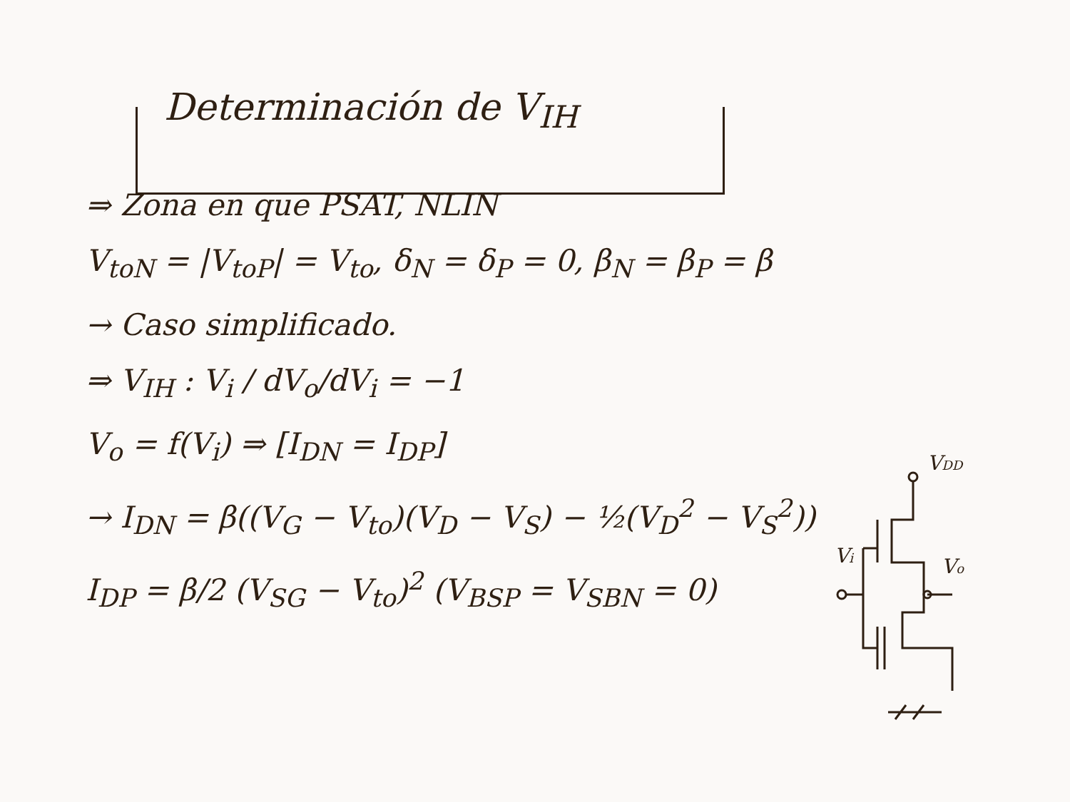Determinación de V<sub>IH</sub>
⇒ Zona en que PSAT, NLIN
V<sub>toN</sub> = |V<sub>toP</sub>| = V<sub>to</sub>, δ<sub>N</sub> = δ<sub>P</sub> = 0, β<sub>N</sub> = β<sub>P</sub> = β
→ Caso simplificado.
⇒ V<sub>IH</sub> : V<sub>i</sub> / dV<sub>o</sub>/dV<sub>i</sub> = −1
V<sub>o</sub> = f(V<sub>i</sub>) ⇒ [I<sub>DN</sub> = I<sub>DP</sub>]
→ I<sub>DN</sub> = β((V<sub>G</sub> − V<sub>to</sub>)(V<sub>D</sub> − V<sub>S</sub>) − ½(V<sub>D</sub><sup>2</sup> − V<sub>S</sub><sup>2</sup>))
I<sub>DP</sub> = β/2 (V<sub>SG</sub> − V<sub>to</sub>)<sup>2</sup> (V<sub>BSP</sub> = V<sub>SBN</sub> = 0)
VDD
Vi
Vo